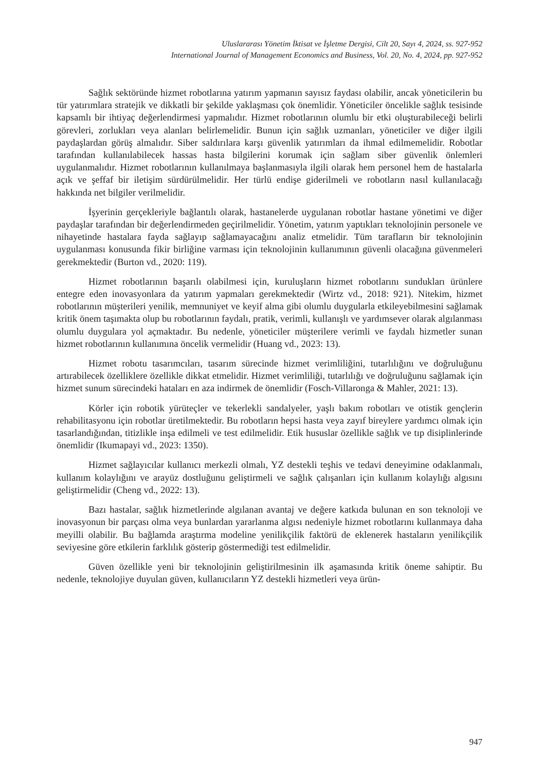Uluslararası Yönetim İktisat ve İşletme Dergisi, Cilt 20, Sayı 4, 2024, ss. 927-952
International Journal of Management Economics and Business, Vol. 20, No. 4, 2024, pp. 927-952
Sağlık sektöründe hizmet robotlarına yatırım yapmanın sayısız faydası olabilir, ancak yöneticilerin bu tür yatırımlara stratejik ve dikkatli bir şekilde yaklaşması çok önemlidir. Yöneticiler öncelikle sağlık tesisinde kapsamlı bir ihtiyaç değerlendirmesi yapmalıdır. Hizmet robotlarının olumlu bir etki oluşturabileceği belirli görevleri, zorlukları veya alanları belirlemelidir. Bunun için sağlık uzmanları, yöneticiler ve diğer ilgili paydaşlardan görüş almalıdır. Siber saldırılara karşı güvenlik yatırımları da ihmal edilmemelidir. Robotlar tarafından kullanılabilecek hassas hasta bilgilerini korumak için sağlam siber güvenlik önlemleri uygulanmalıdır. Hizmet robotlarının kullanılmaya başlanmasıyla ilgili olarak hem personel hem de hastalarla açık ve şeffaf bir iletişim sürdürülmelidir. Her türlü endişe giderilmeli ve robotların nasıl kullanılacağı hakkında net bilgiler verilmelidir.
İşyerinin gerçekleriyle bağlantılı olarak, hastanelerde uygulanan robotlar hastane yönetimi ve diğer paydaşlar tarafından bir değerlendirmeden geçirilmelidir. Yönetim, yatırım yaptıkları teknolojinin personele ve nihayetinde hastalara fayda sağlayıp sağlamayacağını analiz etmelidir. Tüm tarafların bir teknolojinin uygulanması konusunda fikir birliğine varması için teknolojinin kullanımının güvenli olacağına güvenmeleri gerekmektedir (Burton vd., 2020: 119).
Hizmet robotlarının başarılı olabilmesi için, kuruluşların hizmet robotlarını sundukları ürünlere entegre eden inovasyonlara da yatırım yapmaları gerekmektedir (Wirtz vd., 2018: 921). Nitekim, hizmet robotlarının müşterileri yenilik, memnuniyet ve keyif alma gibi olumlu duygularla etkileyebilmesini sağlamak kritik önem taşımakta olup bu robotlarının faydalı, pratik, verimli, kullanışlı ve yardımsever olarak algılanması olumlu duygulara yol açmaktadır. Bu nedenle, yöneticiler müşterilere verimli ve faydalı hizmetler sunan hizmet robotlarının kullanımına öncelik vermelidir (Huang vd., 2023: 13).
Hizmet robotu tasarımcıları, tasarım sürecinde hizmet verimliliğini, tutarlılığını ve doğruluğunu artırabilecek özelliklere özellikle dikkat etmelidir. Hizmet verimliliği, tutarlılığı ve doğruluğunu sağlamak için hizmet sunum sürecindeki hataları en aza indirmek de önemlidir (Fosch-Villaronga & Mahler, 2021: 13).
Körler için robotik yürüteçler ve tekerlekli sandalyeler, yaşlı bakım robotları ve otistik gençlerin rehabilitasyonu için robotlar üretilmektedir. Bu robotların hepsi hasta veya zayıf bireylere yardımcı olmak için tasarlandığından, titizlikle inşa edilmeli ve test edilmelidir. Etik hususlar özellikle sağlık ve tıp disiplinlerinde önemlidir (Ikumapayi vd., 2023: 1350).
Hizmet sağlayıcılar kullanıcı merkezli olmalı, YZ destekli teşhis ve tedavi deneyimine odaklanmalı, kullanım kolaylığını ve arayüz dostluğunu geliştirmeli ve sağlık çalışanları için kullanım kolaylığı algısını geliştirmelidir (Cheng vd., 2022: 13).
Bazı hastalar, sağlık hizmetlerinde algılanan avantaj ve değere katkıda bulunan en son teknoloji ve inovasyonun bir parçası olma veya bunlardan yararlanma algısı nedeniyle hizmet robotlarını kullanmaya daha meyilli olabilir. Bu bağlamda araştırma modeline yenilikçilik faktörü de eklenerek hastaların yenilikçilik seviyesine göre etkilerin farklılık gösterip göstermediği test edilmelidir.
Güven özellikle yeni bir teknolojinin geliştirilmesinin ilk aşamasında kritik öneme sahiptir. Bu nedenle, teknolojiye duyulan güven, kullanıcıların YZ destekli hizmetleri veya ürün-
947